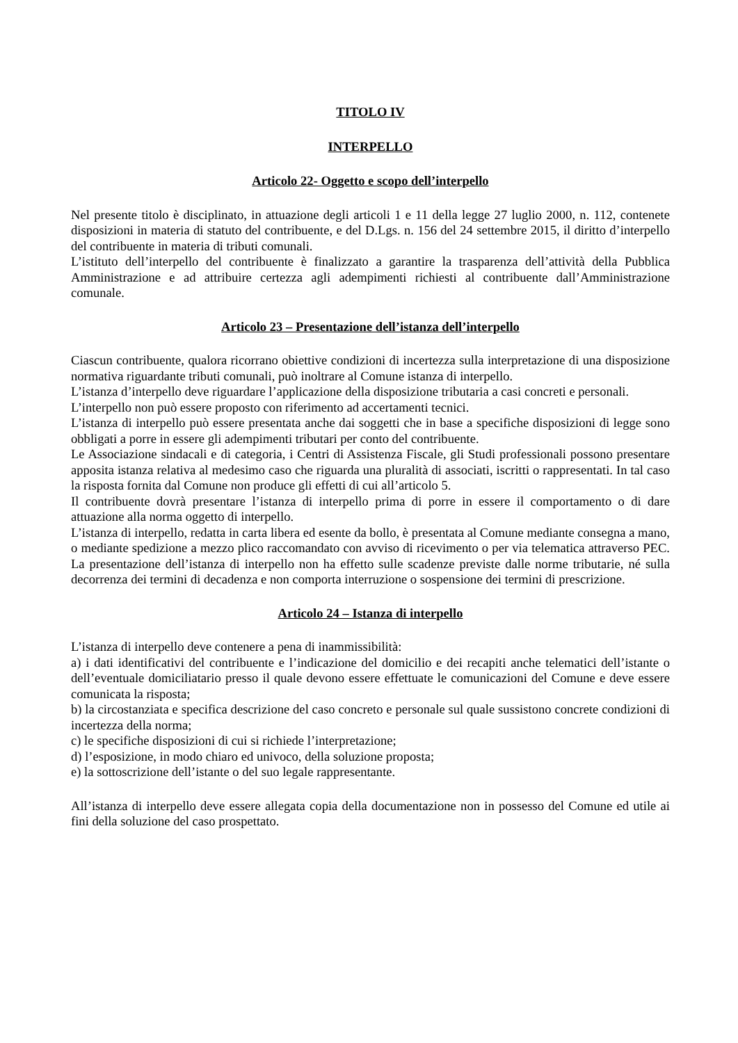TITOLO IV
INTERPELLO
Articolo 22- Oggetto e scopo dell’interpello
Nel presente titolo è disciplinato, in attuazione degli articoli 1 e 11 della legge 27 luglio 2000, n. 112, contenete disposizioni in materia di statuto del contribuente, e del D.Lgs. n. 156 del 24 settembre 2015, il diritto d’interpello del contribuente in materia di tributi comunali.
L’istituto dell’interpello del contribuente è finalizzato a garantire la trasparenza dell’attività della Pubblica Amministrazione e ad attribuire certezza agli adempimenti richiesti al contribuente dall’Amministrazione comunale.
Articolo 23 – Presentazione dell’istanza dell’interpello
Ciascun contribuente, qualora ricorrano obiettive condizioni di incertezza sulla interpretazione di una disposizione normativa riguardante tributi comunali, può inoltrare al Comune istanza di interpello.
L’istanza d’interpello deve riguardare l’applicazione della disposizione tributaria a casi concreti e personali.
L’interpello non può essere proposto con riferimento ad accertamenti tecnici.
L’istanza di interpello può essere presentata anche dai soggetti che in base a specifiche disposizioni di legge sono obbligati a porre in essere gli adempimenti tributari per conto del contribuente.
Le Associazione sindacali e di categoria, i Centri di Assistenza Fiscale, gli Studi professionali possono presentare apposita istanza relativa al medesimo caso che riguarda una pluralità di associati, iscritti o rappresentati. In tal caso la risposta fornita dal Comune non produce gli effetti di cui all’articolo 5.
Il contribuente dovrà presentare l’istanza di interpello prima di porre in essere il comportamento o di dare attuazione alla norma oggetto di interpello.
L’istanza di interpello, redatta in carta libera ed esente da bollo, è presentata al Comune mediante consegna a mano, o mediante spedizione a mezzo plico raccomandato con avviso di ricevimento o per via telematica attraverso PEC. La presentazione dell’istanza di interpello non ha effetto sulle scadenze previste dalle norme tributarie, né sulla decorrenza dei termini di decadenza e non comporta interruzione o sospensione dei termini di prescrizione.
Articolo 24 – Istanza di interpello
L’istanza di interpello deve contenere a pena di inammissibilità:
a) i dati identificativi del contribuente e l’indicazione del domicilio e dei recapiti anche telematici dell’istante o dell’eventuale domiciliatario presso il quale devono essere effettuate le comunicazioni del Comune e deve essere comunicata la risposta;
b) la circostanziata e specifica descrizione del caso concreto e personale sul quale sussistono concrete condizioni di incertezza della norma;
c) le specifiche disposizioni di cui si richiede l’interpretazione;
d) l’esposizione, in modo chiaro ed univoco, della soluzione proposta;
e) la sottoscrizione dell’istante o del suo legale rappresentante.
All’istanza di interpello deve essere allegata copia della documentazione non in possesso del Comune ed utile ai fini della soluzione del caso prospettato.